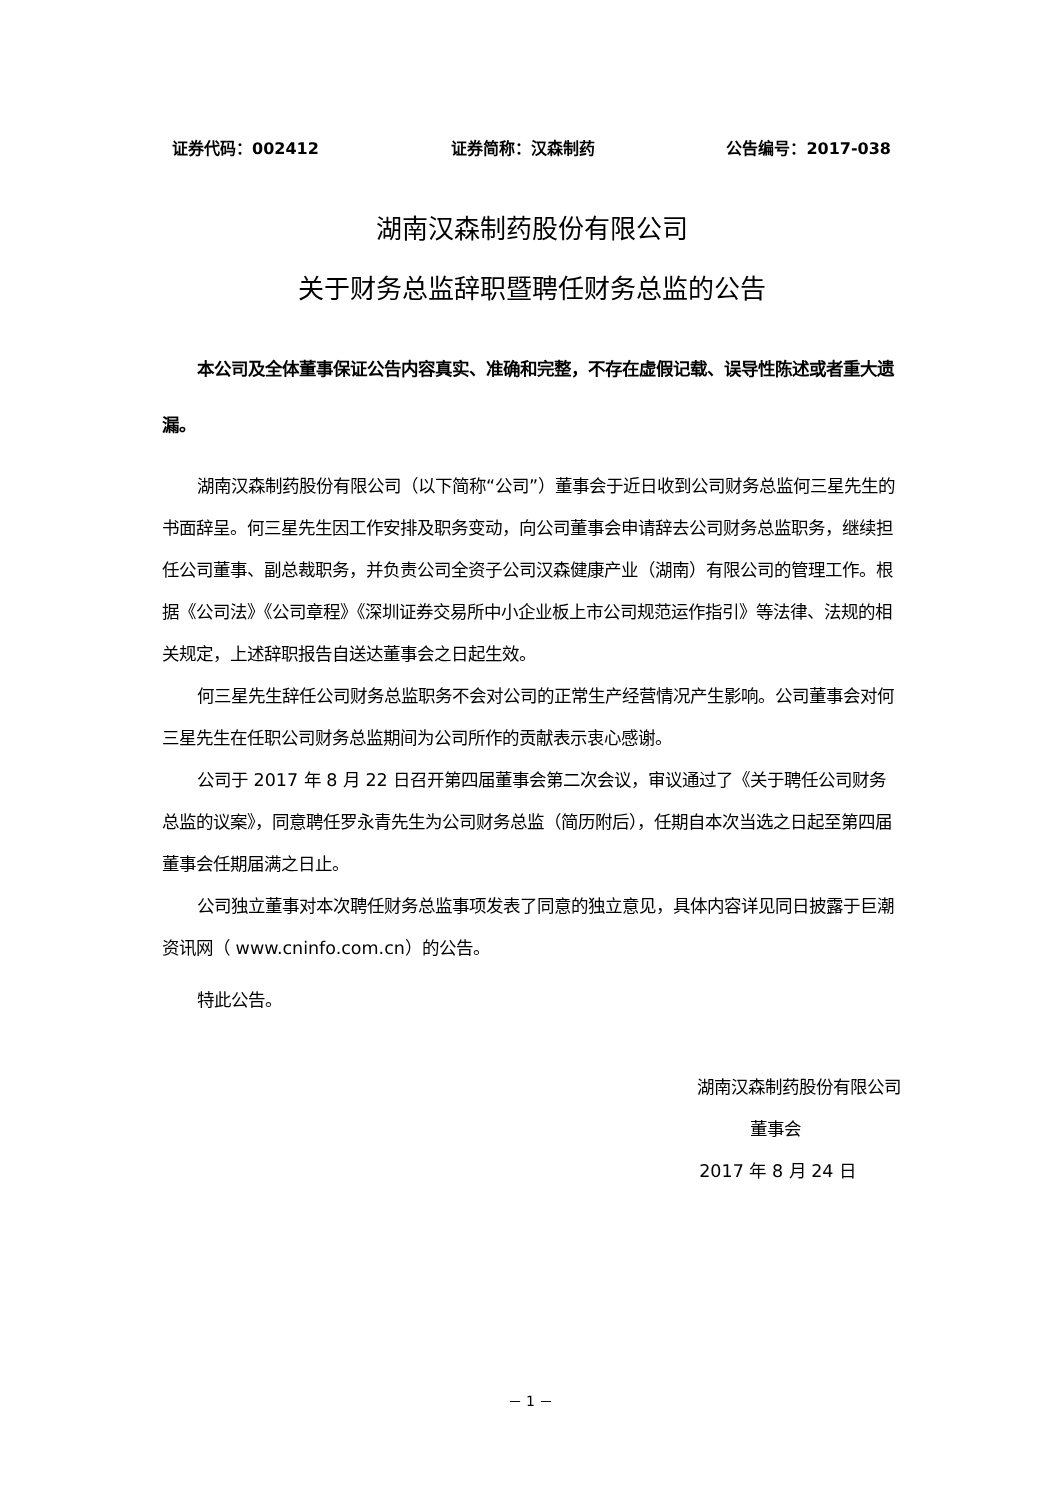证券代码：002412 证券简称：汉森制药 公告编号：2017-038
湖南汉森制药股份有限公司
关于财务总监辞职暨聘任财务总监的公告
本公司及全体董事保证公告内容真实、准确和完整，不存在虚假记载、误导性陈述或者重大遗漏。
湖南汉森制药股份有限公司（以下简称“公司”）董事会于近日收到公司财务总监何三星先生的书面辞呈。何三星先生因工作安排及职务变动，向公司董事会申请辞去公司财务总监职务，继续担任公司董事、副总裁职务，并负责公司全资子公司汉森健康产业（湖南）有限公司的管理工作。根据《公司法》《公司章程》《深圳证券交易所中小企业板上市公司规范运作指引》等法律、法规的相关规定，上述辞职报告自送达董事会之日起生效。
何三星先生辞任公司财务总监职务不会对公司的正常生产经营情况产生影响。公司董事会对何三星先生在任职公司财务总监期间为公司所作的贡献表示衷心感谢。
公司于 2017 年 8 月 22 日召开第四届董事会第二次会议，审议通过了《关于聘任公司财务总监的议案》，同意聘任罗永青先生为公司财务总监（简历附后），任期自本次当选之日起至第四届董事会任期届满之日止。
公司独立董事对本次聘任财务总监事项发表了同意的独立意见，具体内容详见同日披露于巨潮资讯网（ www.cninfo.com.cn）的公告。
特此公告。
湖南汉森制药股份有限公司
董事会
2017 年 8 月 24 日
－ 1 －